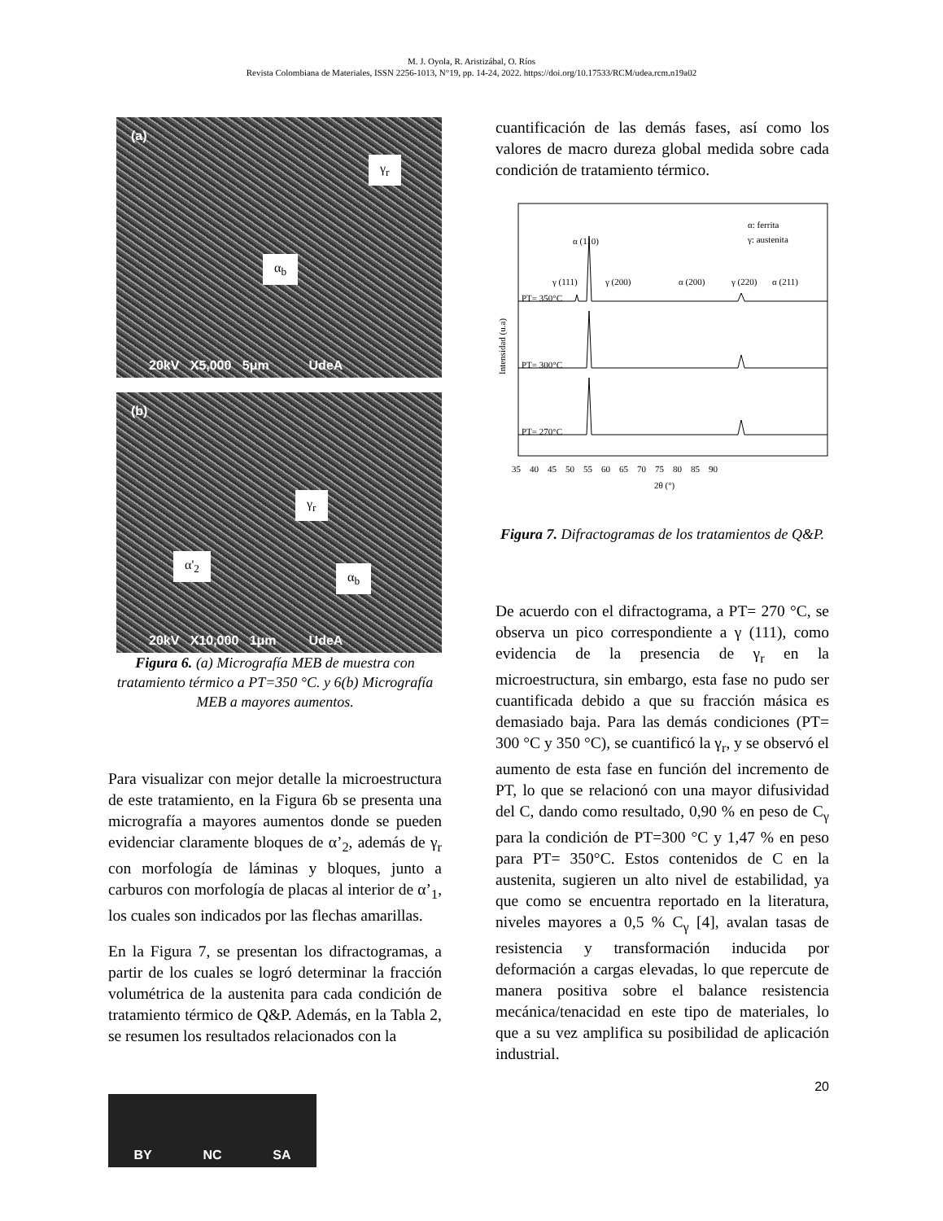M. J. Oyola, R. Aristizábal, O. Ríos
Revista Colombiana de Materiales, ISSN 2256-1013, N°19, pp. 14-24, 2022. https://doi.org/10.17533/RCM/udea.rcm.n19a02
(a)
γ<sub>r</sub>
α<sub>b</sub>
20kV X5,000 5μm UdeA
(b)
γ<sub>r</sub>
α'<sub>2</sub>
α<sub>b</sub>
20kV X10,000 1μm UdeA
Figura 6. (a) Micrografía MEB de muestra con tratamiento térmico a PT=350 °C. y 6(b) Micrografía MEB a mayores aumentos.
Para visualizar con mejor detalle la microestructura de este tratamiento, en la Figura 6b se presenta una micrografía a mayores aumentos donde se pueden evidenciar claramente bloques de α’<sub>2</sub>, además de γ<sub>r</sub> con morfología de láminas y bloques, junto a carburos con morfología de placas al interior de α’<sub>1</sub>, los cuales son indicados por las flechas amarillas.
En la Figura 7, se presentan los difractogramas, a partir de los cuales se logró determinar la fracción volumétrica de la austenita para cada condición de tratamiento térmico de Q&P. Además, en la Tabla 2, se resumen los resultados relacionados con la
cuantificación de las demás fases, así como los valores de macro dureza global medida sobre cada condición de tratamiento térmico.
α: ferrita
γ: austenita
PT= 350°C
PT= 300°C
PT= 270°C
γ (111)
α (110)
γ (200)
α (200)
γ (220)
α (211)
35 40 45 50 55 60 65 70 75 80 85 90
2θ (°)
Intensidad (u.a)
Figura 7. Difractogramas de los tratamientos de Q&P.
De acuerdo con el difractograma, a PT= 270 °C, se observa un pico correspondiente a γ (111), como evidencia de la presencia de γ<sub>r</sub> en la microestructura, sin embargo, esta fase no pudo ser cuantificada debido a que su fracción másica es demasiado baja. Para las demás condiciones (PT= 300 °C y 350 °C), se cuantificó la γ<sub>r</sub>, y se observó el aumento de esta fase en función del incremento de PT, lo que se relacionó con una mayor difusividad del C, dando como resultado, 0,90 % en peso de C<sub>γ</sub> para la condición de PT=300 °C y 1,47 % en peso para PT= 350°C. Estos contenidos de C en la austenita, sugieren un alto nivel de estabilidad, ya que como se encuentra reportado en la literatura, niveles mayores a 0,5 % C<sub>γ</sub> [4], avalan tasas de resistencia y transformación inducida por deformación a cargas elevadas, lo que repercute de manera positiva sobre el balance resistencia mecánica/tenacidad en este tipo de materiales, lo que a su vez amplifica su posibilidad de aplicación industrial.
20
BY NC SA